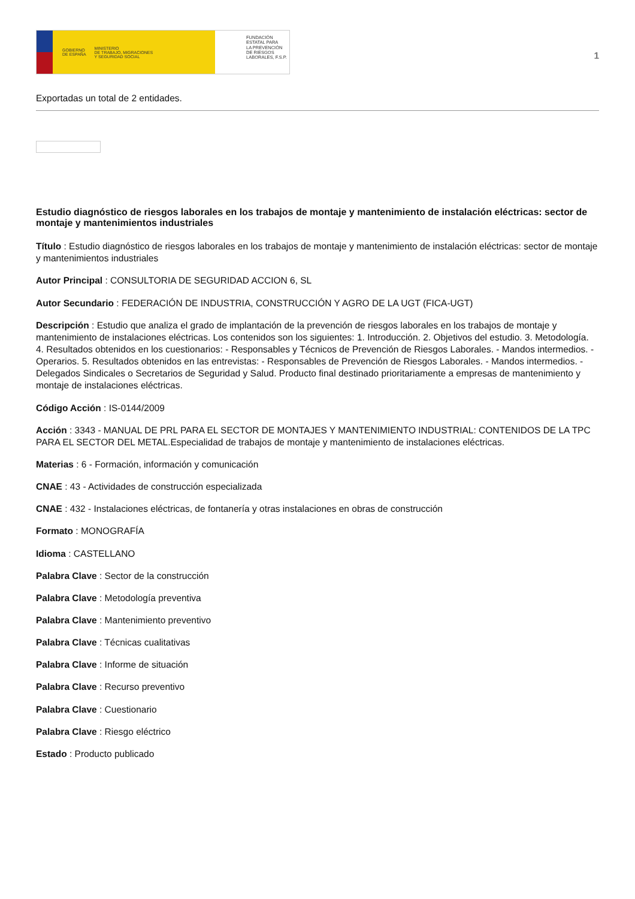GOBIERNO
DE ESPAÑA MINISTERIO
DE TRABAJO, MIGRACIONES
Y SEGURIDAD SOCIAL
FUNDACIÓN
ESTATAL PARA
LA PREVENCIÓN
DE RIESGOS
LABORALES, F.S.P.
1
Exportadas un total de 2 entidades.
Estudio diagnóstico de riesgos laborales en los trabajos de montaje y mantenimiento de instalación eléctricas: sector de montaje y mantenimientos industriales
Título : Estudio diagnóstico de riesgos laborales en los trabajos de montaje y mantenimiento de instalación eléctricas: sector de montaje y mantenimientos industriales
Autor Principal : CONSULTORIA DE SEGURIDAD ACCION 6, SL
Autor Secundario : FEDERACIÓN DE INDUSTRIA, CONSTRUCCIÓN Y AGRO DE LA UGT (FICA-UGT)
Descripción : Estudio que analiza el grado de implantación de la prevención de riesgos laborales en los trabajos de montaje y mantenimiento de instalaciones eléctricas. Los contenidos son los siguientes: 1. Introducción. 2. Objetivos del estudio. 3. Metodología. 4. Resultados obtenidos en los cuestionarios: - Responsables y Técnicos de Prevención de Riesgos Laborales. - Mandos intermedios. - Operarios. 5. Resultados obtenidos en las entrevistas: - Responsables de Prevención de Riesgos Laborales. - Mandos intermedios. - Delegados Sindicales o Secretarios de Seguridad y Salud. Producto final destinado prioritariamente a empresas de mantenimiento y montaje de instalaciones eléctricas.
Código Acción : IS-0144/2009
Acción : 3343 - MANUAL DE PRL PARA EL SECTOR DE MONTAJES Y MANTENIMIENTO INDUSTRIAL: CONTENIDOS DE LA TPC PARA EL SECTOR DEL METAL.Especialidad de trabajos de montaje y mantenimiento de instalaciones eléctricas.
Materias : 6 - Formación, información y comunicación
CNAE : 43 - Actividades de construcción especializada
CNAE : 432 - Instalaciones eléctricas, de fontanería y otras instalaciones en obras de construcción
Formato : MONOGRAFÍA
Idioma : CASTELLANO
Palabra Clave : Sector de la construcción
Palabra Clave : Metodología preventiva
Palabra Clave : Mantenimiento preventivo
Palabra Clave : Técnicas cualitativas
Palabra Clave : Informe de situación
Palabra Clave : Recurso preventivo
Palabra Clave : Cuestionario
Palabra Clave : Riesgo eléctrico
Estado : Producto publicado